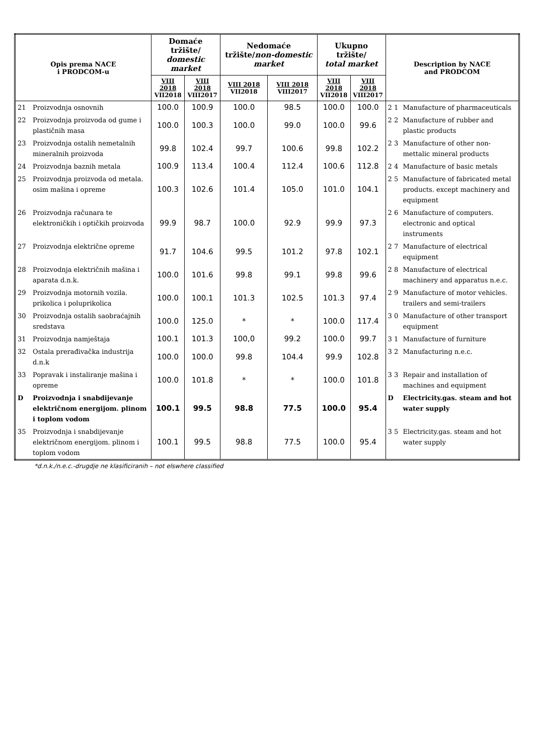| Opis prema NACE i PRODCOM-u | | Domaće tržište/ domestic market | | Nedomaće tržište/ non-domestic market | | Ukupno tržište/ total market | | Description by NACE and PRODCOM | |
| --- | --- | --- | --- | --- | --- | --- | --- | --- | --- |
| | | VIII 2018 VII2018 | VIII 2018 VIII2017 | VIII 2018 VII2018 | VIII 2018 VIII2017 | VIII 2018 VII2018 | VIII 2018 VIII2017 | | |
| 21 | Proizvodnja osnovnih | 100.0 | 100.9 | 100.0 | 98.5 | 100.0 | 100.0 | 2 1 | Manufacture of pharmaceuticals |
| 22 | Proizvodnja proizvoda od gume i plastičnih masa | 100.0 | 100.3 | 100.0 | 99.0 | 100.0 | 99.6 | 2 2 | Manufacture of rubber and plastic products |
| 23 | Proizvodnja ostalih nemetalnih mineralnih proizvoda | 99.8 | 102.4 | 99.7 | 100.6 | 99.8 | 102.2 | 2 3 | Manufacture of other non-mettalic mineral products |
| 24 | Proizvodnja baznih metala | 100.9 | 113.4 | 100.4 | 112.4 | 100.6 | 112.8 | 2 4 | Manufacture of basic metals |
| 25 | Proizvodnja proizvoda od metala. osim mašina i opreme | 100.3 | 102.6 | 101.4 | 105.0 | 101.0 | 104.1 | 2 5 | Manufacture of fabricated metal products. except machinery and equipment |
| 26 | Proizvodnja računara te elektroničkih i optičkih proizvoda | 99.9 | 98.7 | 100.0 | 92.9 | 99.9 | 97.3 | 2 6 | Manufacture of computers. electronic and optical instruments |
| 27 | Proizvodnja električne opreme | 91.7 | 104.6 | 99.5 | 101.2 | 97.8 | 102.1 | 2 7 | Manufacture of electrical equipment |
| 28 | Proizvodnja električnih mašina i aparata d.n.k. | 100.0 | 101.6 | 99.8 | 99.1 | 99.8 | 99.6 | 2 8 | Manufacture of electrical machinery and apparatus n.e.c. |
| 29 | Proizvodnja motornih vozila. prikolica i poluprikolica | 100.0 | 100.1 | 101.3 | 102.5 | 101.3 | 97.4 | 2 9 | Manufacture of motor vehicles. trailers and semi-trailers |
| 30 | Proizvodnja ostalih saobraćajnih sredstava | 100.0 | 125.0 | * | * | 100.0 | 117.4 | 3 0 | Manufacture of other transport equipment |
| 31 | Proizvodnja namještaja | 100.1 | 101.3 | 100,0 | 99.2 | 100.0 | 99.7 | 3 1 | Manufacture of furniture |
| 32 | Ostala prerađivačka industrija d.n.k | 100.0 | 100.0 | 99.8 | 104.4 | 99.9 | 102.8 | 3 2 | Manufacturing n.e.c. |
| 33 | Popravak i instaliranje mašina i opreme | 100.0 | 101.8 | * | * | 100.0 | 101.8 | 3 3 | Repair and installation of machines and equipment |
| D | Proizvodnja i snabdijevanje električnom energijom. plinom i toplom vodom | 100.1 | 99.5 | 98.8 | 77.5 | 100.0 | 95.4 | D | Electricity.gas. steam and hot water supply |
| 35 | Proizvodnja i snabdijevanje električnom energijom. plinom i toplom vodom | 100.1 | 99.5 | 98.8 | 77.5 | 100.0 | 95.4 | 3 5 | Electricity.gas. steam and hot water supply |
*d.n.k./n.e.c.-drugdje ne klasificiranih – not elswhere classified